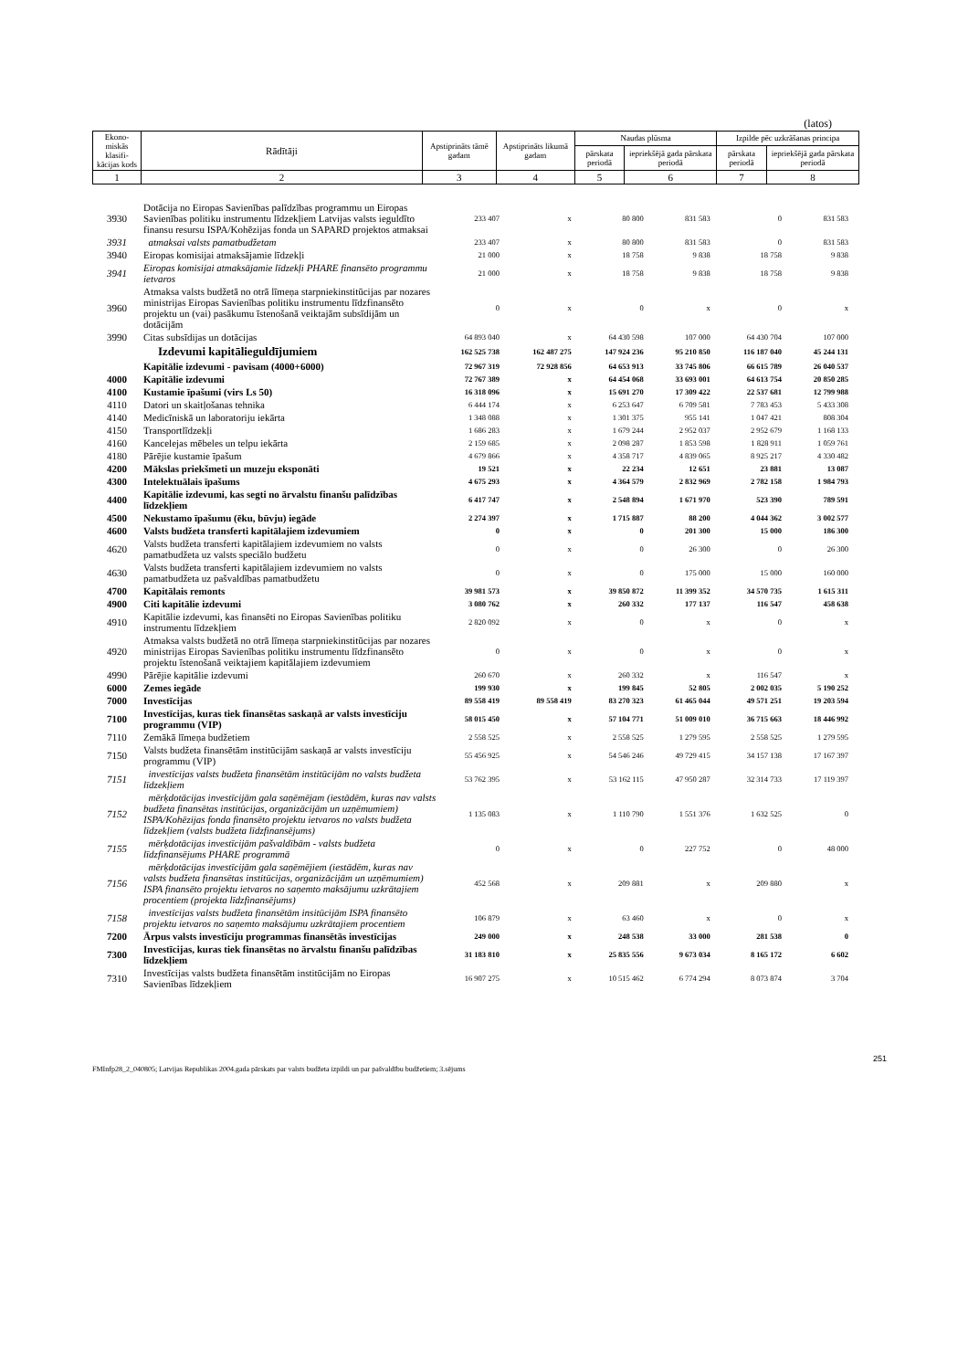(latos)
| Ekono-miskās klasifi-kācijas kods | Rādītāji | Apstiprināts tāmē gadam | Apstiprināts likumā gadam | Naudas plūsma | | Izpilde pēc uzkrāšanas principa | |
| --- | --- | --- | --- | --- | --- | --- | --- |
| | | | | pārskata periodā | iepriekšējā gada pārskata periodā | pārskata periodā | iepriekšējā gada pārskata periodā |
| 1 | 2 | 3 | 4 | 5 | 6 | 7 | 8 |
| 3930 | Dotācija no Eiropas Savienības palīdzības programmu un Eiropas Savienības politiku instrumentu līdzekļiem Latvijas valsts ieguldīto finansu resursu ISPA/Kohēzijas fonda un SAPARD projektos atmaksai | 233 407 | x | 80 800 | 831 583 | 0 | 831 583 |
| 3931 | atmaksai valsts pamatbudžetam | 233 407 | x | 80 800 | 831 583 | 0 | 831 583 |
| 3940 | Eiropas komisijai atmaksājamie līdzekļi | 21 000 | x | 18 758 | 9 838 | 18 758 | 9 838 |
| 3941 | Eiropas komisijai atmaksājamie līdzekļi PHARE finansēto programmu ietvaros | 21 000 | x | 18 758 | 9 838 | 18 758 | 9 838 |
| 3960 | Atmaksa valsts budžetā no otrā līmeņa starpniekinstitūcijas par nozares ministrijas Eiropas Savienības politiku instrumentu līdzfinansēto projektu un (vai) pasākumu īstenošanā veiktajām subsīdijām un dotācijām | 0 | x | 0 | x | 0 | x |
| 3990 | Citas subsīdijas un dotācijas | 64 893 040 | x | 64 430 598 | 107 000 | 64 430 704 | 107 000 |
| | Izdevumi kapitālieguldījumiem | 162 525 738 | 162 487 275 | 147 924 236 | 95 210 850 | 116 187 040 | 45 244 131 |
| | Kapitālie izdevumi - pavisam (4000+6000) | 72 967 319 | 72 928 856 | 64 653 913 | 33 745 806 | 66 615 789 | 26 040 537 |
| 4000 | Kapitālie izdevumi | 72 767 389 | x | 64 454 068 | 33 693 001 | 64 613 754 | 20 850 285 |
| 4100 | Kustamie īpašumi (virs Ls 50) | 16 318 096 | x | 15 691 270 | 17 309 422 | 22 537 681 | 12 799 988 |
| 4110 | Datori un skaitļošanas tehnika | 6 444 174 | x | 6 253 647 | 6 709 581 | 7 783 453 | 5 433 308 |
| 4140 | Medicīniskā un laboratoriju iekārta | 1 348 088 | x | 1 301 375 | 955 141 | 1 047 421 | 808 304 |
| 4150 | Transportlīdzekļi | 1 686 283 | x | 1 679 244 | 2 952 037 | 2 952 679 | 1 168 133 |
| 4160 | Kancelejas mēbeles un telpu iekārta | 2 159 685 | x | 2 098 287 | 1 853 598 | 1 828 911 | 1 059 761 |
| 4180 | Pārējie kustamie īpašum | 4 679 866 | x | 4 358 717 | 4 839 065 | 8 925 217 | 4 330 482 |
| 4200 | Mākslas priekšmeti un muzeju eksponāti | 19 521 | x | 22 234 | 12 651 | 23 881 | 13 087 |
| 4300 | Intelektuālais īpašums | 4 675 293 | x | 4 364 579 | 2 832 969 | 2 782 158 | 1 984 793 |
| 4400 | Kapitālie izdevumi, kas segti no ārvalstu finanšu palīdzības līdzekļiem | 6 417 747 | x | 2 548 894 | 1 671 970 | 523 390 | 789 591 |
| 4500 | Nekustamo īpašumu (ēku, būvju) iegāde | 2 274 397 | x | 1 715 887 | 88 200 | 4 044 362 | 3 002 577 |
| 4600 | Valsts budžeta transferti kapitālajiem izdevumiem | 0 | x | 0 | 201 300 | 15 000 | 186 300 |
| 4620 | Valsts budžeta transferti kapitālajiem izdevumiem no valsts pamatbudžeta uz valsts speciālo budžetu | 0 | x | 0 | 26 300 | 0 | 26 300 |
| 4630 | Valsts budžeta transferti kapitālajiem izdevumiem no valsts pamatbudžeta uz pašvaldības pamatbudžetu | 0 | x | 0 | 175 000 | 15 000 | 160 000 |
| 4700 | Kapitālais remonts | 39 981 573 | x | 39 850 872 | 11 399 352 | 34 570 735 | 1 615 311 |
| 4900 | Citi kapitālie izdevumi | 3 080 762 | x | 260 332 | 177 137 | 116 547 | 458 638 |
| 4910 | Kapitālie izdevumi, kas finansēti no Eiropas Savienības politiku instrumentu līdzekļiem | 2 820 092 | x | 0 | x | 0 | x |
| 4920 | Atmaksa valsts budžetā no otrā līmeņa starpniekinstitūcijas par nozares ministrijas Eiropas Savienības politiku instrumentu līdzfinansēto projektu īstenošanā veiktajiem kapitālajiem izdevumiem | 0 | x | 0 | x | 0 | x |
| 4990 | Pārējie kapitālie izdevumi | 260 670 | x | 260 332 | x | 116 547 | x |
| 6000 | Zemes iegāde | 199 930 | x | 199 845 | 52 805 | 2 002 035 | 5 190 252 |
| 7000 | Investīcijas | 89 558 419 | 89 558 419 | 83 270 323 | 61 465 044 | 49 571 251 | 19 203 594 |
| 7100 | Investīcijas, kuras tiek finansētas saskaņā ar valsts investīciju programmu (VIP) | 58 015 450 | x | 57 104 771 | 51 009 010 | 36 715 663 | 18 446 992 |
| 7110 | Zemākā līmeņa budžetiem | 2 558 525 | x | 2 558 525 | 1 279 595 | 2 558 525 | 1 279 595 |
| 7150 | Valsts budžeta finansētām institūcijām saskaņā ar valsts investīciju programmu (VIP) | 55 456 925 | x | 54 546 246 | 49 729 415 | 34 157 138 | 17 167 397 |
| 7151 | investīcijas valsts budžeta finansētām institūcijām no valsts budžeta līdzekļiem | 53 762 395 | x | 53 162 115 | 47 950 287 | 32 314 733 | 17 119 397 |
| 7152 | mērķdotācijas investīcijām gala saņēmējam (iestādēm, kuras nav valsts budžeta finansētas institūcijas, organizācijām un uzņēmumiem) ISPA/Kohēzijas fonda finansēto projektu ietvaros no valsts budžeta līdzekļiem (valsts budžeta līdzfinansējums) | 1 135 083 | x | 1 110 790 | 1 551 376 | 1 632 525 | 0 |
| 7155 | mērķdotācijas investīcijām pašvaldībām - valsts budžeta līdzfinansējums PHARE programmā | 0 | x | 0 | 227 752 | 0 | 48 000 |
| 7156 | mērķdotācijas investīcijām gala saņēmējiem (iestādēm, kuras nav valsts budžeta finansētas institūcijas, organizācijām un uzņēmumiem) ISPA finansēto projektu ietvaros no saņemto maksājumu uzkrātajiem procentiem (projekta līdzfinansējums) | 452 568 | x | 209 881 | x | 209 880 | x |
| 7158 | investīcijas valsts budžeta finansētām insitūcijām ISPA finansēto projektu ietvaros no saņemto maksājumu uzkrātajiem procentiem | 106 879 | x | 63 460 | x | 0 | x |
| 7200 | Ārpus valsts investīciju programmas finansētās investīcijas | 249 000 | x | 248 538 | 33 000 | 281 538 | 0 |
| 7300 | Investīcijas, kuras tiek finansētas no ārvalstu finanšu palīdzības līdzekļiem | 31 183 810 | x | 25 835 556 | 9 673 034 | 8 165 172 | 6 602 |
| 7310 | Investīcijas valsts budžeta finansētām institūcijām no Eiropas Savienības līdzekļiem | 16 907 275 | x | 10 515 462 | 6 774 294 | 8 073 874 | 3 704 |
251
FMInfp28_2_040805; Latvijas Republikas 2004.gada pārskats par valsts budžeta izpildi un par pašvaldību budžetiem; 3.sējums